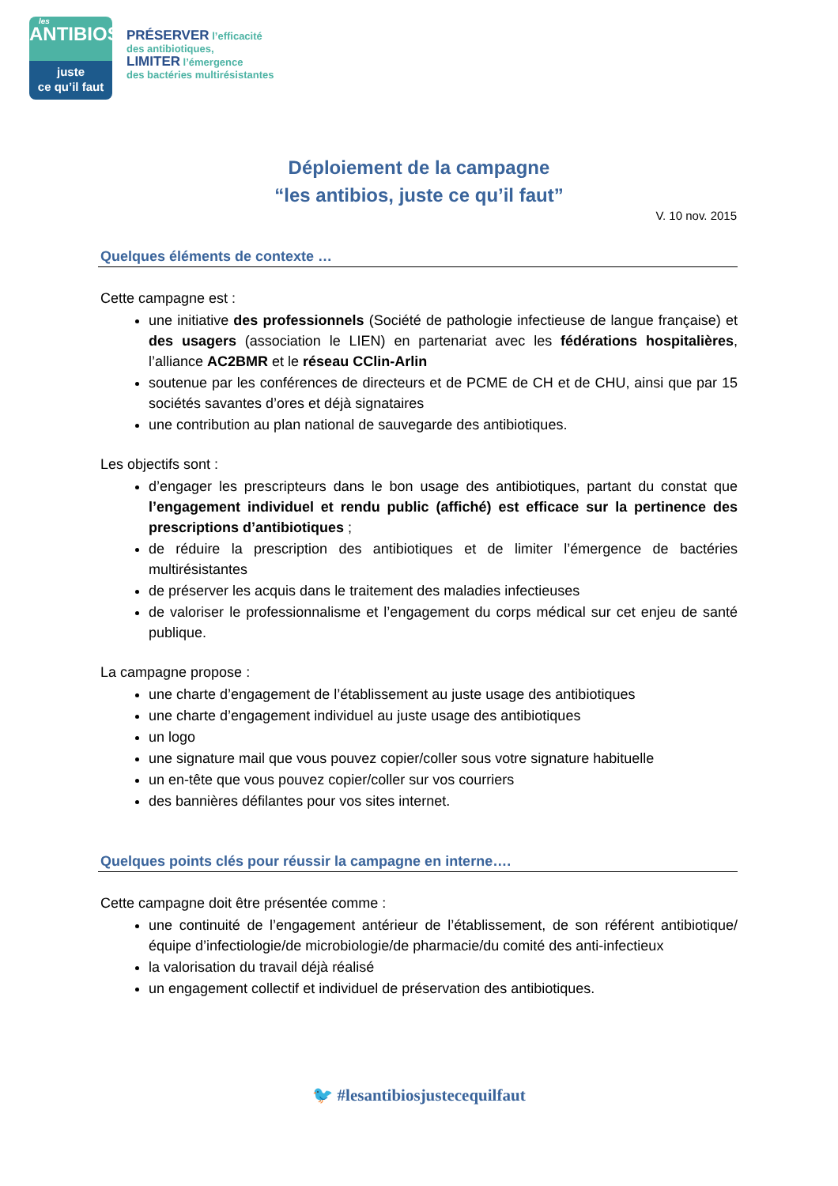les
ANTIBIOS
juste
ce qu’il faut
PRÉSERVER l’efficacité
des antibiotiques,
LIMITER l’émergence
des bactéries multirésistantes
Déploiement de la campagne
“les antibios, juste ce qu’il faut”
V. 10 nov. 2015
Quelques éléments de contexte …
Cette campagne est :
une initiative des professionnels (Société de pathologie infectieuse de langue française) et des usagers (association le LIEN) en partenariat avec les fédérations hospitalières, l’alliance AC2BMR et le réseau CClin-Arlin
soutenue par les conférences de directeurs et de PCME de CH et de CHU, ainsi que par 15 sociétés savantes d’ores et déjà signataires
une contribution au plan national de sauvegarde des antibiotiques.
Les objectifs sont :
d’engager les prescripteurs dans le bon usage des antibiotiques, partant du constat que l’engagement individuel et rendu public (affiché) est efficace sur la pertinence des prescriptions d’antibiotiques ;
de réduire la prescription des antibiotiques et de limiter l’émergence de bactéries multirésistantes
de préserver les acquis dans le traitement des maladies infectieuses
de valoriser le professionnalisme et l’engagement du corps médical sur cet enjeu de santé publique.
La campagne propose :
une charte d’engagement de l’établissement au juste usage des antibiotiques
une charte d’engagement individuel au juste usage des antibiotiques
un logo
une signature mail que vous pouvez copier/coller sous votre signature habituelle
un en-tête que vous pouvez copier/coller sur vos courriers
des bannières défilantes pour vos sites internet.
Quelques points clés pour réussir la campagne en interne….
Cette campagne doit être présentée comme :
une continuité de l’engagement antérieur de l’établissement, de son référent antibiotique/équipe d’infectiologie/de microbiologie/de pharmacie/du comité des anti-infectieux
la valorisation du travail déjà réalisé
un engagement collectif et individuel de préservation des antibiotiques.
🐦 #lesantibiosjustecequilfaut